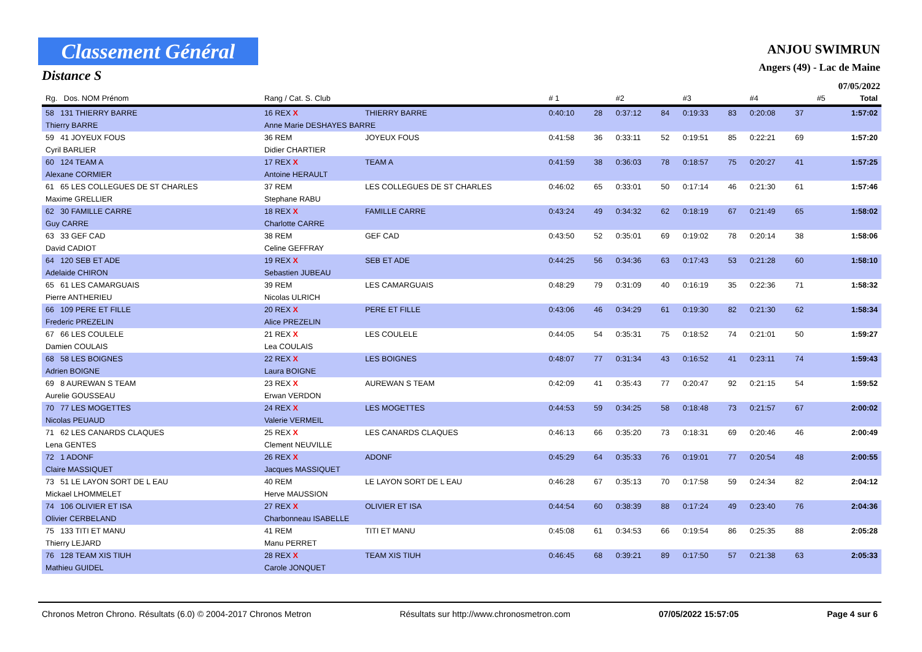Classement Général
Distance S
ANJOU SWIMRUN
Angers (49) - Lac de Maine
07/05/2022
| Rg. Dos. NOM Prénom | Rang / Cat. S. Club | | # 1 | | #2 | | #3 | | #4 | | #5 | Total |
| --- | --- | --- | --- | --- | --- | --- | --- | --- | --- | --- | --- | --- |
| 58 131 THIERRY BARRE | 16 REX X | THIERRY BARRE | 0:40:10 | 28 | 0:37:12 | 84 | 0:19:33 | 83 | 0:20:08 | 37 | | 1:57:02 |
| Thierry BARRE | Anne Marie DESHAYES BARRE | | | | | | | | | | | |
| 59 41 JOYEUX FOUS | 36 REM | JOYEUX FOUS | 0:41:58 | 36 | 0:33:11 | 52 | 0:19:51 | 85 | 0:22:21 | 69 | | 1:57:20 |
| Cyril BARLIER | Didier CHARTIER | | | | | | | | | | | |
| 60 124 TEAM A | 17 REX X | TEAM A | 0:41:59 | 38 | 0:36:03 | 78 | 0:18:57 | 75 | 0:20:27 | 41 | | 1:57:25 |
| Alexane CORMIER | Antoine HERAULT | | | | | | | | | | | |
| 61 65 LES COLLEGUES DE ST CHARLES | 37 REM | LES COLLEGUES DE ST CHARLES | 0:46:02 | 65 | 0:33:01 | 50 | 0:17:14 | 46 | 0:21:30 | 61 | | 1:57:46 |
| Maxime GRELLIER | Stephane RABU | | | | | | | | | | | |
| 62 30 FAMILLE CARRE | 18 REX X | FAMILLE CARRE | 0:43:24 | 49 | 0:34:32 | 62 | 0:18:19 | 67 | 0:21:49 | 65 | | 1:58:02 |
| Guy CARRE | Charlotte CARRE | | | | | | | | | | | |
| 63 33 GEF CAD | 38 REM | GEF CAD | 0:43:50 | 52 | 0:35:01 | 69 | 0:19:02 | 78 | 0:20:14 | 38 | | 1:58:06 |
| David CADIOT | Celine GEFFRAY | | | | | | | | | | | |
| 64 120 SEB ET ADE | 19 REX X | SEB ET ADE | 0:44:25 | 56 | 0:34:36 | 63 | 0:17:43 | 53 | 0:21:28 | 60 | | 1:58:10 |
| Adelaide CHIRON | Sebastien JUBEAU | | | | | | | | | | | |
| 65 61 LES CAMARGUAIS | 39 REM | LES CAMARGUAIS | 0:48:29 | 79 | 0:31:09 | 40 | 0:16:19 | 35 | 0:22:36 | 71 | | 1:58:32 |
| Pierre ANTHERIEU | Nicolas ULRICH | | | | | | | | | | | |
| 66 109 PERE ET FILLE | 20 REX X | PERE ET FILLE | 0:43:06 | 46 | 0:34:29 | 61 | 0:19:30 | 82 | 0:21:30 | 62 | | 1:58:34 |
| Frederic PREZELIN | Alice PREZELIN | | | | | | | | | | | |
| 67 66 LES COULELE | 21 REX X | LES COULELE | 0:44:05 | 54 | 0:35:31 | 75 | 0:18:52 | 74 | 0:21:01 | 50 | | 1:59:27 |
| Damien COULAIS | Lea COULAIS | | | | | | | | | | | |
| 68 58 LES BOIGNES | 22 REX X | LES BOIGNES | 0:48:07 | 77 | 0:31:34 | 43 | 0:16:52 | 41 | 0:23:11 | 74 | | 1:59:43 |
| Adrien BOIGNE | Laura BOIGNE | | | | | | | | | | | |
| 69 8 AUREWAN S TEAM | 23 REX X | AUREWAN S TEAM | 0:42:09 | 41 | 0:35:43 | 77 | 0:20:47 | 92 | 0:21:15 | 54 | | 1:59:52 |
| Aurelie GOUSSEAU | Erwan VERDON | | | | | | | | | | | |
| 70 77 LES MOGETTES | 24 REX X | LES MOGETTES | 0:44:53 | 59 | 0:34:25 | 58 | 0:18:48 | 73 | 0:21:57 | 67 | | 2:00:02 |
| Nicolas PEUAUD | Valerie VERMEIL | | | | | | | | | | | |
| 71 62 LES CANARDS CLAQUES | 25 REX X | LES CANARDS CLAQUES | 0:46:13 | 66 | 0:35:20 | 73 | 0:18:31 | 69 | 0:20:46 | 46 | | 2:00:49 |
| Lena GENTES | Clement NEUVILLE | | | | | | | | | | | |
| 72 1 ADONF | 26 REX X | ADONF | 0:45:29 | 64 | 0:35:33 | 76 | 0:19:01 | 77 | 0:20:54 | 48 | | 2:00:55 |
| Claire MASSIQUET | Jacques MASSIQUET | | | | | | | | | | | |
| 73 51 LE LAYON SORT DE L EAU | 40 REM | LE LAYON SORT DE L EAU | 0:46:28 | 67 | 0:35:13 | 70 | 0:17:58 | 59 | 0:24:34 | 82 | | 2:04:12 |
| Mickael LHOMMELET | Herve MAUSSION | | | | | | | | | | | |
| 74 106 OLIVIER ET ISA | 27 REX X | OLIVIER ET ISA | 0:44:54 | 60 | 0:38:39 | 88 | 0:17:24 | 49 | 0:23:40 | 76 | | 2:04:36 |
| Olivier CERBELAND | Charbonneau ISABELLE | | | | | | | | | | | |
| 75 133 TITI ET MANU | 41 REM | TITI ET MANU | 0:45:08 | 61 | 0:34:53 | 66 | 0:19:54 | 86 | 0:25:35 | 88 | | 2:05:28 |
| Thierry LEJARD | Manu PERRET | | | | | | | | | | | |
| 76 128 TEAM XIS TIUH | 28 REX X | TEAM XIS TIUH | 0:46:45 | 68 | 0:39:21 | 89 | 0:17:50 | 57 | 0:21:38 | 63 | | 2:05:33 |
| Mathieu GUIDEL | Carole JONQUET | | | | | | | | | | | |
Chronos Metron Chrono. Résultats (6.0) © 2004-2017 Chronos Metron Résultats sur http://www.chronosmetron.com 07/05/2022 15:57:05 Page 4 sur 6